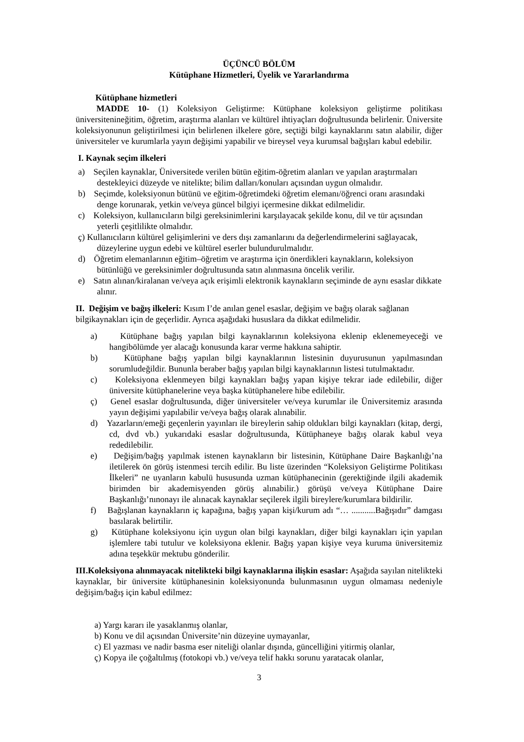ÜÇÜNCÜ BÖLÜM
Kütüphane Hizmetleri, Üyelik ve Yararlandırma
Kütüphane hizmetleri
MADDE 10- (1) Koleksiyon Geliştirme: Kütüphane koleksiyon geliştirme politikası üniversitenineğitim, öğretim, araştırma alanları ve kültürel ihtiyaçları doğrultusunda belirlenir. Üniversite koleksiyonunun geliştirilmesi için belirlenen ilkelere göre, seçtiği bilgi kaynaklarını satın alabilir, diğer üniversiteler ve kurumlarla yayın değişimi yapabilir ve bireysel veya kurumsal bağışları kabul edebilir.
I. Kaynak seçim ilkeleri
a) Seçilen kaynaklar, Üniversitede verilen bütün eğitim-öğretim alanları ve yapılan araştırmaları destekleyici düzeyde ve nitelikte; bilim dalları/konuları açısından uygun olmalıdır.
b) Seçimde, koleksiyonun bütünü ve eğitim-öğretimdeki öğretim elemanı/öğrenci oranı arasındaki denge korunarak, yetkin ve/veya güncel bilgiyi içermesine dikkat edilmelidir.
c) Koleksiyon, kullanıcıların bilgi gereksinimlerini karşılayacak şekilde konu, dil ve tür açısından yeterli çeşitlilikte olmalıdır.
ç) Kullanıcıların kültürel gelişimlerini ve ders dışı zamanlarını da değerlendirmelerini sağlayacak, düzeylerine uygun edebi ve kültürel eserler bulundurulmalıdır.
d) Öğretim elemanlarının eğitim–öğretim ve araştırma için önerdikleri kaynakların, koleksiyon bütünlüğü ve gereksinimler doğrultusunda satın alınmasına öncelik verilir.
e) Satın alınan/kiralanan ve/veya açık erişimli elektronik kaynakların seçiminde de aynı esaslar dikkate alınır.
II. Değişim ve bağış ilkeleri: Kısım I’de anılan genel esaslar, değişim ve bağış olarak sağlanan bilgikaynakları için de geçerlidir. Ayrıca aşağıdaki hususlara da dikkat edilmelidir.
a) Kütüphane bağış yapılan bilgi kaynaklarının koleksiyona eklenip eklenemeyeceği ve hangibölümde yer alacağı konusunda karar verme hakkına sahiptir.
b) Kütüphane bağış yapılan bilgi kaynaklarının listesinin duyurusunun yapılmasından sorumludeğildir. Bununla beraber bağış yapılan bilgi kaynaklarının listesi tutulmaktadır.
c) Koleksiyona eklenmeyen bilgi kaynakları bağış yapan kişiye tekrar iade edilebilir, diğer üniversite kütüphanelerine veya başka kütüphanelere hibe edilebilir.
ç) Genel esaslar doğrultusunda, diğer üniversiteler ve/veya kurumlar ile Üniversitemiz arasında yayın değişimi yapılabilir ve/veya bağış olarak alınabilir.
d) Yazarların/emeği geçenlerin yayınları ile bireylerin sahip oldukları bilgi kaynakları (kitap, dergi, cd, dvd vb.) yukarıdaki esaslar doğrultusunda, Kütüphaneye bağış olarak kabul veya rededilebilir.
e) Değişim/bağış yapılmak istenen kaynakların bir listesinin, Kütüphane Daire Başkanlığı’na iletilerek ön görüş istenmesi tercih edilir. Bu liste üzerinden “Koleksiyon Geliştirme Politikası İlkeleri” ne uyanların kabulü hususunda uzman kütüphanecinin (gerektiğinde ilgili akademik birimden bir akademisyenden görüş alınabilir.) görüşü ve/veya Kütüphane Daire Başkanlığı’nınonayı ile alınacak kaynaklar seçilerek ilgili bireylere/kurumlara bildirilir.
f) Bağışlanan kaynakların iç kapağına, bağış yapan kişi/kurum adı “… ...........Bağışıdır” damgası basılarak belirtilir.
g) Kütüphane koleksiyonu için uygun olan bilgi kaynakları, diğer bilgi kaynakları için yapılan işlemlere tabi tutulur ve koleksiyona eklenir. Bağış yapan kişiye veya kuruma üniversitemiz adına teşekkür mektubu gönderilir.
III.Koleksiyona alınmayacak nitelikteki bilgi kaynaklarına ilişkin esaslar: Aşağıda sayılan nitelikteki kaynaklar, bir üniversite kütüphanesinin koleksiyonunda bulunmasının uygun olmaması nedeniyle değişim/bağış için kabul edilmez:
a) Yargı kararı ile yasaklanmış olanlar,
b) Konu ve dil açısından Üniversite’nin düzeyine uymayanlar,
c) El yazması ve nadir basma eser niteliği olanlar dışında, güncelliğini yitirmiş olanlar,
ç) Kopya ile çoğaltılmış (fotokopi vb.) ve/veya telif hakkı sorunu yaratacak olanlar,
3